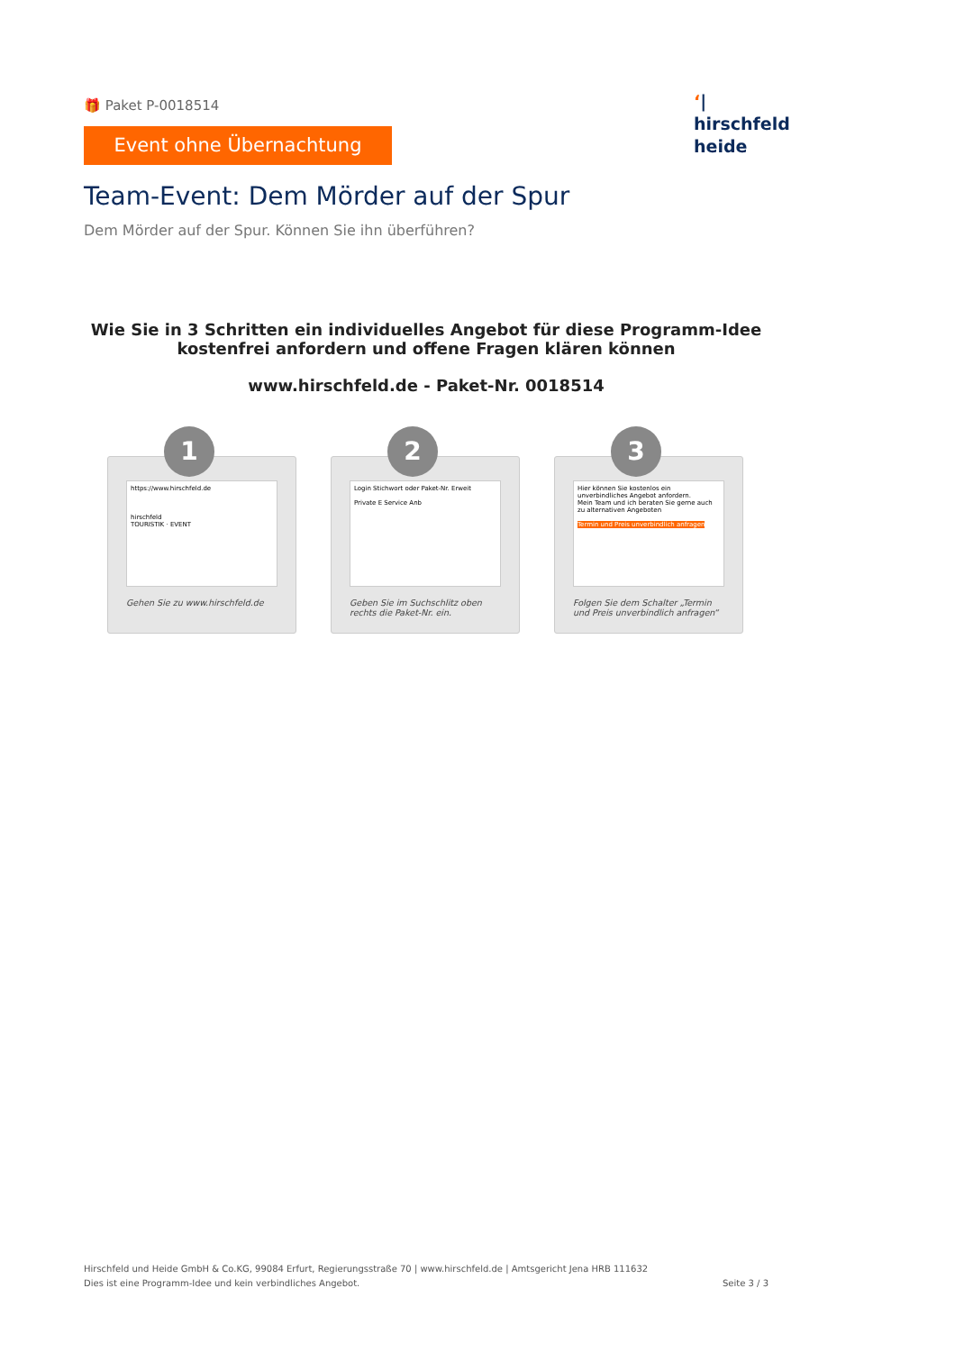🎁 Paket P-0018514
Event ohne Übernachtung
Team-Event: Dem Mörder auf der Spur
Dem Mörder auf der Spur. Können Sie ihn überführen?
‘|
hirschfeld
heide
Wie Sie in 3 Schritten ein individuelles Angebot für diese Programm-Idee kostenfrei anfordern und offene Fragen klären können
www.hirschfeld.de - Paket-Nr. 0018514
1
https://www.hirschfeld.de
hirschfeld
TOURISTIK · EVENT
Gehen Sie zu www.hirschfeld.de
2
Login Stichwort oder Paket-Nr. Erweit
Private E Service Anb
Geben Sie im Suchschlitz oben rechts die Paket-Nr. ein.
3
Hier können Sie kostenlos ein unverbindliches Angebot anfordern.
Mein Team und ich beraten Sie gerne auch zu alternativen Angeboten
Termin und Preis unverbindlich anfragen
Folgen Sie dem Schalter „Termin und Preis unverbindlich anfragen“
Hirschfeld und Heide GmbH & Co.KG, 99084 Erfurt, Regierungsstraße 70 | www.hirschfeld.de | Amtsgericht Jena HRB 111632
Dies ist eine Programm-Idee und kein verbindliches Angebot.
Seite 3 / 3